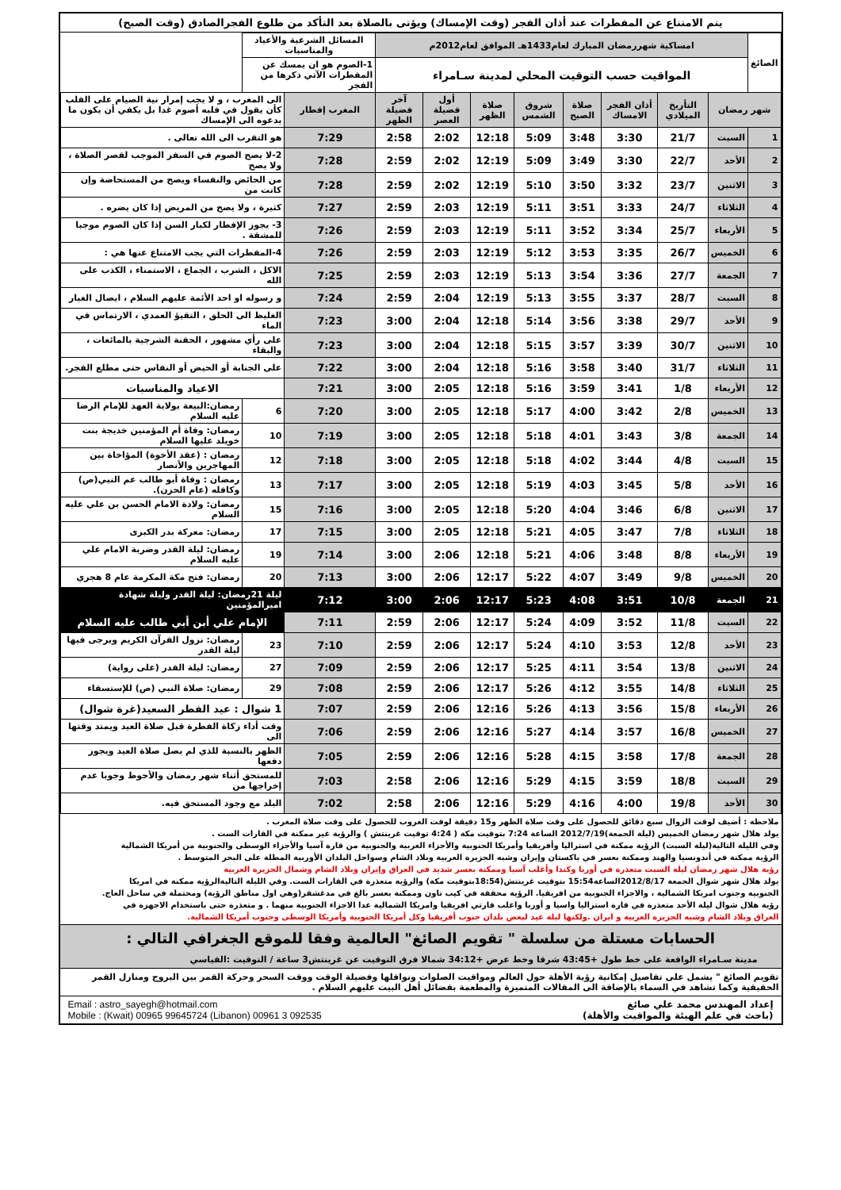يتم الامتناع عن المفطرات عند أذان الفجر (وقت الإمساك) ويؤتى بالصلاة بعد التأكد من طلوع الفجرالصادق (وقت الصبح)
| الصائغ | امساكية شهررمضان المبارك لعام1433هـ الموافق لعام2012م | | | | | | | | المسائل الشرعية والأعياد والمناسبات | | |
| | المواقيت حسب التوقيت المحلي لمدينة سـامراء | | | | | | | | 1-الصوم هو ان يمسك عن المفطرات الآتي ذكرها من الفجر | | |
| شهر رمضان | | التأريخ الميلادي | أذان الفجر الامساك | صلاة الصبح | شروق الشمس | صلاة الظهر | أول فضيلة العصر | آخر فضيلة الظهر | المغرب إفطار | الى المغرب ، و لا يجب إمرار نية الصيام على القلب كأن يقول في قلبه أصوم غدا بل يكفي أن يكون ما يدعوه الى الإمساك | |
| 1 | السبت | 21/7 | 3:30 | 3:48 | 5:09 | 12:18 | 2:02 | 2:58 | 7:29 | هو التقرب الى الله تعالى . | |
| 2 | الأحد | 22/7 | 3:30 | 3:49 | 5:09 | 12:19 | 2:02 | 2:59 | 7:28 | 2-لا يصح الصوم في السفر الموجب لقصر الصلاة ، ولا يصح | |
| 3 | الاثنين | 23/7 | 3:32 | 3:50 | 5:10 | 12:19 | 2:02 | 2:59 | 7:28 | من الحائض والنفساء ويصح من المستحاضة وإن كانت من | |
| 4 | الثلاثاء | 24/7 | 3:33 | 3:51 | 5:11 | 12:19 | 2:03 | 2:59 | 7:27 | كثيرة ، ولا يصح من المريض إذا كان يضره . | |
| 5 | الأربعاء | 25/7 | 3:34 | 3:52 | 5:11 | 12:19 | 2:03 | 2:59 | 7:26 | 3- يجوز الإفطار لكبار السن إذا كان الصوم موجبا للمشقة . | |
| 6 | الخميس | 26/7 | 3:35 | 3:53 | 5:12 | 12:19 | 2:03 | 2:59 | 7:26 | 4-المفطرات التي يجب الامتناع عنها هي : | |
| 7 | الجمعة | 27/7 | 3:36 | 3:54 | 5:13 | 12:19 | 2:03 | 2:59 | 7:25 | الاكل ، الشرب ، الجماع ، الاستمناء ، الكذب على الله | |
| 8 | السبت | 28/7 | 3:37 | 3:55 | 5:13 | 12:19 | 2:04 | 2:59 | 7:24 | و رسوله او احد الأئمة عليهم السلام ، ايصال الغبار | |
| 9 | الأحد | 29/7 | 3:38 | 3:56 | 5:14 | 12:18 | 2:04 | 3:00 | 7:23 | الغليظ الى الحلق ، التقيؤ العمدي ، الارتماس في الماء | |
| 10 | الاثنين | 30/7 | 3:39 | 3:57 | 5:15 | 12:18 | 2:04 | 3:00 | 7:23 | على رأي مشهور ، الحقنة الشرجية بالمائعات ، والبقاء | |
| 11 | الثلاثاء | 31/7 | 3:40 | 3:58 | 5:16 | 12:18 | 2:04 | 3:00 | 7:22 | على الجنابة أو الحيض أو النفاس حتى مطلع الفجر. | |
| 12 | الأربعاء | 1/8 | 3:41 | 3:59 | 5:16 | 12:18 | 2:05 | 3:00 | 7:21 | الاعياد والمناسبات | |
| 13 | الخميس | 2/8 | 3:42 | 4:00 | 5:17 | 12:18 | 2:05 | 3:00 | 7:20 | 6 | رمضان:البيعة بولاية العهد للإمام الرضا عليه السلام |
| 14 | الجمعة | 3/8 | 3:43 | 4:01 | 5:18 | 12:18 | 2:05 | 3:00 | 7:19 | 10 | رمضان: وفاة أم المؤمنين خديجة بنت خويلد عليها السلام |
| 15 | السبت | 4/8 | 3:44 | 4:02 | 5:18 | 12:18 | 2:05 | 3:00 | 7:18 | 12 | رمضان : (عقد الأخوة) المؤاخاة بين المهاجرين والأنصار |
| 16 | الأحد | 5/8 | 3:45 | 4:03 | 5:19 | 12:18 | 2:05 | 3:00 | 7:17 | 13 | رمضان : وفاة أبو طالب عم النبي(ص) وكافله (عام الحزن). |
| 17 | الاثنين | 6/8 | 3:46 | 4:04 | 5:20 | 12:18 | 2:05 | 3:00 | 7:16 | 15 | رمضان: ولادة الامام الحسن بن علي عليه السلام |
| 18 | الثلاثاء | 7/8 | 3:47 | 4:05 | 5:21 | 12:18 | 2:05 | 3:00 | 7:15 | 17 | رمضان: معركة بدر الكبرى |
| 19 | الأربعاء | 8/8 | 3:48 | 4:06 | 5:21 | 12:18 | 2:06 | 3:00 | 7:14 | 19 | رمضان: ليلة القدر وضربة الامام علي عليه السلام |
| 20 | الخميس | 9/8 | 3:49 | 4:07 | 5:22 | 12:17 | 2:06 | 3:00 | 7:13 | 20 | رمضان: فتح مكة المكرمة عام 8 هجري |
| 21 | الجمعة | 10/8 | 3:51 | 4:08 | 5:23 | 12:17 | 2:06 | 3:00 | 7:12 | ليلة 21رمضان: ليلة القدر وليلة شهادة اميرالمؤمنين | |
| 22 | السبت | 11/8 | 3:52 | 4:09 | 5:24 | 12:17 | 2:06 | 2:59 | 7:11 | الإمام علي أبن أبي طالب عليه السلام | |
| 23 | الأحد | 12/8 | 3:53 | 4:10 | 5:24 | 12:17 | 2:06 | 2:59 | 7:10 | 23 | رمضان: نزول القرآن الكريم ويرجى فيها ليلة القدر |
| 24 | الاثنين | 13/8 | 3:54 | 4:11 | 5:25 | 12:17 | 2:06 | 2:59 | 7:09 | 27 | رمضان: ليلة القدر (على رواية) |
| 25 | الثلاثاء | 14/8 | 3:55 | 4:12 | 5:26 | 12:17 | 2:06 | 2:59 | 7:08 | 29 | رمضان: صلاة النبي (ص) للإستسقاء |
| 26 | الأربعاء | 15/8 | 3:56 | 4:13 | 5:26 | 12:16 | 2:06 | 2:59 | 7:07 | 1 شوال : عيد الفطر السعيد(غرة شوال) | |
| 27 | الخميس | 16/8 | 3:57 | 4:14 | 5:27 | 12:16 | 2:06 | 2:59 | 7:06 | وقت أداء زكاة الفطرة قبل صلاة العيد ويمتد وقتها الى | |
| 28 | الجمعة | 17/8 | 3:58 | 4:15 | 5:28 | 12:16 | 2:06 | 2:59 | 7:05 | الظهر بالنسبة للذي لم يصل صلاة العيد ويجوز دفعها | |
| 29 | السبت | 18/8 | 3:59 | 4:15 | 5:29 | 12:16 | 2:06 | 2:58 | 7:03 | للمستحق أثناء شهر رمضان والأحوط وجوبا عدم إخراجها من | |
| 30 | الأحد | 19/8 | 4:00 | 4:16 | 5:29 | 12:16 | 2:06 | 2:58 | 7:02 | البلد مع وجود المستحق فيه. | |
ملاحظة : أضيف لوقت الزوال سبع دقائق للحصول على وقت صلاة الظهر و15 دقيقة لوقت الغروب للحصول على وقت صلاة المغرب .
يولد هلال شهر رمضان الخميس (ليلة الجمعة)2012/7/19 الساعة 7:24 بتوقيت مكة ( 4:24 توقيت غرينتش ) والرؤية غير ممكنة في القارات الست .
وفي الليلة التالية(ليلة السبت) الرؤية ممكنة في استراليا وأفريقيا وأمريكا الجنوبية والأجزاء الغربية والجنوبية من قارة آسيا والأجزاء الوسطى والجنوبية من أمريكا الشمالية
الرؤية ممكنة في أندونسيا والهند وممكنة بعسر في باكستان وإيران وشبه الجزيرة العربية وبلاد الشام وسواحل البلدان الأوربية المطلة على البحر المتوسط .
رؤية هلال شهر رمضان ليلة السبت متعذرة في أوربا وكندا وأغلب آسيا وممكنة بعسر شديد في العراق وإيران وبلاد الشام وشمال الجزيرة العربية
يولد هلال شهر شوال الجمعة 2012/8/17الساعة15:54 بتوقيت غرينتش(18:54بتوقيت مكة) والرؤية متعذرة في القارات الست. وفي الليلة التاليةالرؤية ممكنة في امريكا
الجنوبية وجنوب امريكا الشمالية ، والاجزاء الجنوبية من افريقيا. الرؤية محققة في كيب تاون وممكنة بعسر بالغ في مدغشقر(وهي اول مناطق الرؤية) ومحتملة في ساحل العاج.
رؤية هلال شوال ليلة الأحد متعذرة في قارة استراليا واسيا و أوربا واغلب قارتي افريقيا وامريكا الشمالية عدا الاجزاء الجنوبية منهما . و متعذرة حتى باستخدام الاجهزة في
العراق وبلاد الشام وشبه الجزيرة العربية و ايران .ولكنها ليلة عيد لبعض بلدان جنوب أفريقيا وكل أمريكا الجنوبية وأمريكا الوسطى وجنوب أمريكا الشمالية.
الحسابات مستلة من سلسلة " تقويم الصائغ" العالمية وفقا للموقع الجغرافي التالي :
مدينة سـامراء الواقعة على خط طول +43:45 شرقا وخط عرض +34:12 شمالا فرق التوقيت عن غرينتش3 ساعة / التوقيت :القياسي
تقويم الصائغ " يشمل على تفاصيل إمكانية رؤية الأهلة حول العالم ومواقيت الصلوات ونوافلها وفضيلة الوقت ووقت السحر وحركة القمر بين البروج ومنازل القمر الحقيقية وكما تشاهد في السماء بالإضافة الى المقالات المتميزة والمطعمة بفضائل أهل البيت عليهم السلام .
إعداد المهندس محمد علي صائغ
(باحث في علم الهيئة والمواقيت والأهلة)
Email : astro_sayegh@hotmail.com
Mobile : (Kwait) 00965 99645724 (Libanon) 00961 3 092535